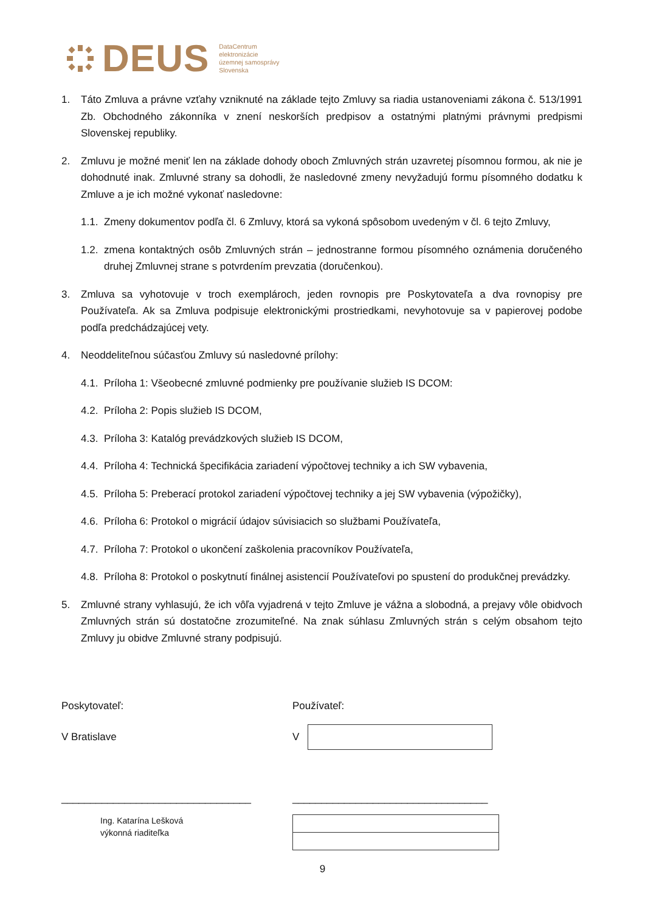DEUS DataCentrum
elektronizácie
územnej samosprávy
Slovenska
1. Táto Zmluva a právne vzťahy vzniknuté na základe tejto Zmluvy sa riadia ustanoveniami zákona č. 513/1991 Zb. Obchodného zákonníka v znení neskorších predpisov a ostatnými platnými právnymi predpismi Slovenskej republiky.
2. Zmluvu je možné meniť len na základe dohody oboch Zmluvných strán uzavretej písomnou formou, ak nie je dohodnuté inak. Zmluvné strany sa dohodli, že nasledovné zmeny nevyžadujú formu písomného dodatku k Zmluve a je ich možné vykonať nasledovne:
1.1. Zmeny dokumentov podľa čl. 6 Zmluvy, ktorá sa vykoná spôsobom uvedeným v čl. 6 tejto Zmluvy,
1.2. zmena kontaktných osôb Zmluvných strán – jednostranne formou písomného oznámenia doručeného druhej Zmluvnej strane s potvrdením prevzatia (doručenkou).
3. Zmluva sa vyhotovuje v troch exemplároch, jeden rovnopis pre Poskytovateľa a dva rovnopisy pre Používateľa. Ak sa Zmluva podpisuje elektronickými prostriedkami, nevyhotovuje sa v papierovej podobe podľa predchádzajúcej vety.
4. Neoddeliteľnou súčasťou Zmluvy sú nasledovné prílohy:
4.1. Príloha 1: Všeobecné zmluvné podmienky pre používanie služieb IS DCOM:
4.2. Príloha 2: Popis služieb IS DCOM,
4.3. Príloha 3: Katalóg prevádzkových služieb IS DCOM,
4.4. Príloha 4: Technická špecifikácia zariadení výpočtovej techniky a ich SW vybavenia,
4.5. Príloha 5: Preberací protokol zariadení výpočtovej techniky a jej SW vybavenia (výpožičky),
4.6. Príloha 6: Protokol o migrácií údajov súvisiacich so službami Používateľa,
4.7. Príloha 7: Protokol o ukončení zaškolenia pracovníkov Používateľa,
4.8. Príloha 8: Protokol o poskytnutí finálnej asistencií Používateľovi po spustení do produkčnej prevádzky.
5. Zmluvné strany vyhlasujú, že ich vôľa vyjadrená v tejto Zmluve je vážna a slobodná, a prejavy vôle obidvoch Zmluvných strán sú dostatočne zrozumiteľné. Na znak súhlasu Zmluvných strán s celým obsahom tejto Zmluvy ju obidve Zmluvné strany podpisujú.
Poskytovateľ: Používateľ:
V Bratislave V
_________________________________ __________________________________
Ing. Katarína Lešková
výkonná riaditeľka
9